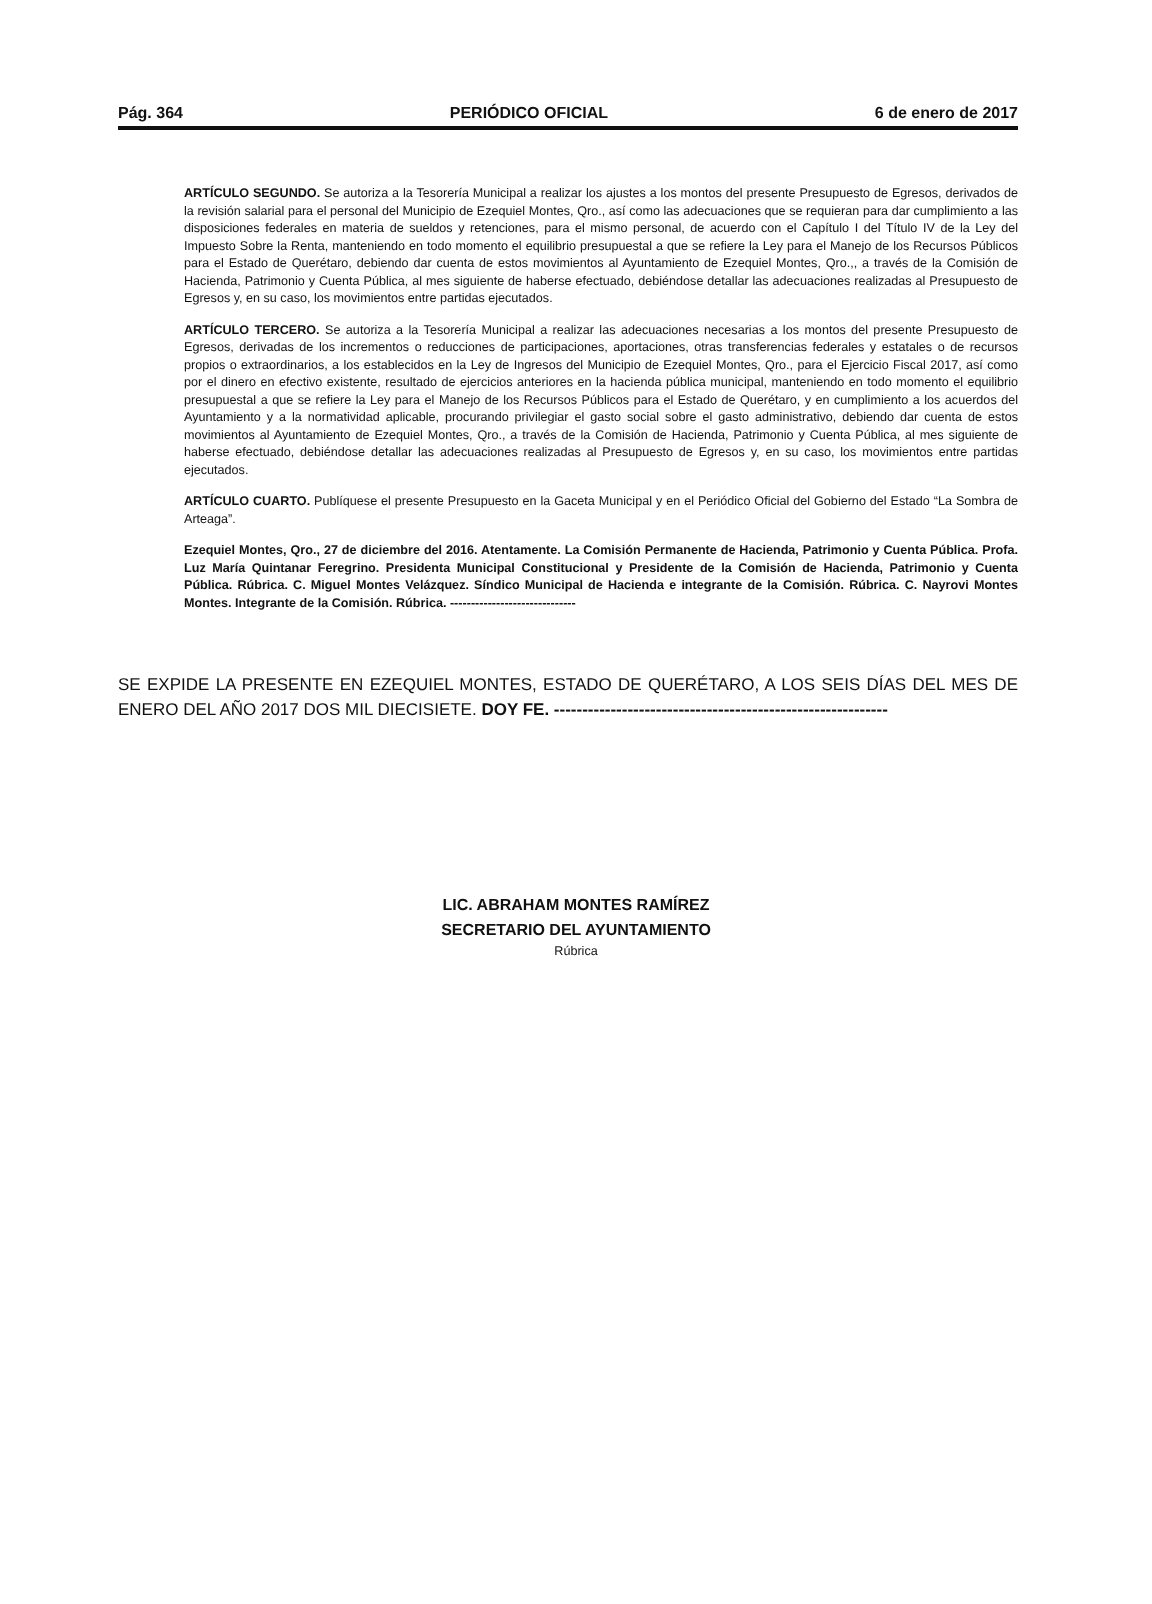Pág. 364 PERIÓDICO OFICIAL 6 de enero de 2017
ARTÍCULO SEGUNDO. Se autoriza a la Tesorería Municipal a realizar los ajustes a los montos del presente Presupuesto de Egresos, derivados de la revisión salarial para el personal del Municipio de Ezequiel Montes, Qro., así como las adecuaciones que se requieran para dar cumplimiento a las disposiciones federales en materia de sueldos y retenciones, para el mismo personal, de acuerdo con el Capítulo I del Título IV de la Ley del Impuesto Sobre la Renta, manteniendo en todo momento el equilibrio presupuestal a que se refiere la Ley para el Manejo de los Recursos Públicos para el Estado de Querétaro, debiendo dar cuenta de estos movimientos al Ayuntamiento de Ezequiel Montes, Qro.,, a través de la Comisión de Hacienda, Patrimonio y Cuenta Pública, al mes siguiente de haberse efectuado, debiéndose detallar las adecuaciones realizadas al Presupuesto de Egresos y, en su caso, los movimientos entre partidas ejecutados.
ARTÍCULO TERCERO. Se autoriza a la Tesorería Municipal a realizar las adecuaciones necesarias a los montos del presente Presupuesto de Egresos, derivadas de los incrementos o reducciones de participaciones, aportaciones, otras transferencias federales y estatales o de recursos propios o extraordinarios, a los establecidos en la Ley de Ingresos del Municipio de Ezequiel Montes, Qro., para el Ejercicio Fiscal 2017, así como por el dinero en efectivo existente, resultado de ejercicios anteriores en la hacienda pública municipal, manteniendo en todo momento el equilibrio presupuestal a que se refiere la Ley para el Manejo de los Recursos Públicos para el Estado de Querétaro, y en cumplimiento a los acuerdos del Ayuntamiento y a la normatividad aplicable, procurando privilegiar el gasto social sobre el gasto administrativo, debiendo dar cuenta de estos movimientos al Ayuntamiento de Ezequiel Montes, Qro., a través de la Comisión de Hacienda, Patrimonio y Cuenta Pública, al mes siguiente de haberse efectuado, debiéndose detallar las adecuaciones realizadas al Presupuesto de Egresos y, en su caso, los movimientos entre partidas ejecutados.
ARTÍCULO CUARTO. Publíquese el presente Presupuesto en la Gaceta Municipal y en el Periódico Oficial del Gobierno del Estado “La Sombra de Arteaga”.
Ezequiel Montes, Qro., 27 de diciembre del 2016. Atentamente. La Comisión Permanente de Hacienda, Patrimonio y Cuenta Pública. Profa. Luz María Quintanar Feregrino. Presidenta Municipal Constitucional y Presidente de la Comisión de Hacienda, Patrimonio y Cuenta Pública. Rúbrica. C. Miguel Montes Velázquez. Síndico Municipal de Hacienda e integrante de la Comisión. Rúbrica. C. Nayrovi Montes Montes. Integrante de la Comisión. Rúbrica. ------------------------------
SE EXPIDE LA PRESENTE EN EZEQUIEL MONTES, ESTADO DE QUERÉTARO, A LOS SEIS DÍAS DEL MES DE ENERO DEL AÑO 2017 DOS MIL DIECISIETE. DOY FE. -----------------------------------------------------------
LIC. ABRAHAM MONTES RAMÍREZ
SECRETARIO DEL AYUNTAMIENTO
Rúbrica